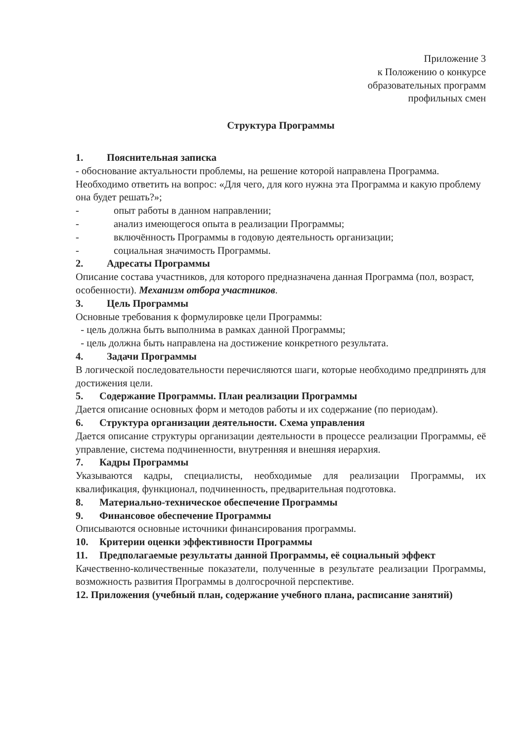Приложение 3
к Положению о конкурсе
образовательных программ
профильных смен
Структура Программы
1. Пояснительная записка
- обоснование актуальности проблемы, на решение которой направлена Программа. Необходимо ответить на вопрос: «Для чего, для кого нужна эта Программа и какую проблему она будет решать?»;
- опыт работы в данном направлении;
- анализ имеющегося опыта в реализации Программы;
- включённость Программы в годовую деятельность организации;
- социальная значимость Программы.
2. Адресаты Программы
Описание состава участников, для которого предназначена данная Программа (пол, возраст, особенности). Механизм отбора участников.
3. Цель Программы
Основные требования к формулировке цели Программы:
- цель должна быть выполнима в рамках данной Программы;
- цель должна быть направлена на достижение конкретного результата.
4. Задачи Программы
В логической последовательности перечисляются шаги, которые необходимо предпринять для достижения цели.
5. Содержание Программы. План реализации Программы
Дается описание основных форм и методов работы и их содержание (по периодам).
6. Структура организации деятельности. Схема управления
Дается описание структуры организации деятельности в процессе реализации Программы, её управление, система подчиненности, внутренняя и внешняя иерархия.
7. Кадры Программы
Указываются кадры, специалисты, необходимые для реализации Программы, их квалификация, функционал, подчиненность, предварительная подготовка.
8. Материально-техническое обеспечение Программы
9. Финансовое обеспечение Программы
Описываются основные источники финансирования программы.
10. Критерии оценки эффективности Программы
11. Предполагаемые результаты данной Программы, её социальный эффект
Качественно-количественные показатели, полученные в результате реализации Программы, возможность развития Программы в долгосрочной перспективе.
12. Приложения (учебный план, содержание учебного плана, расписание занятий)